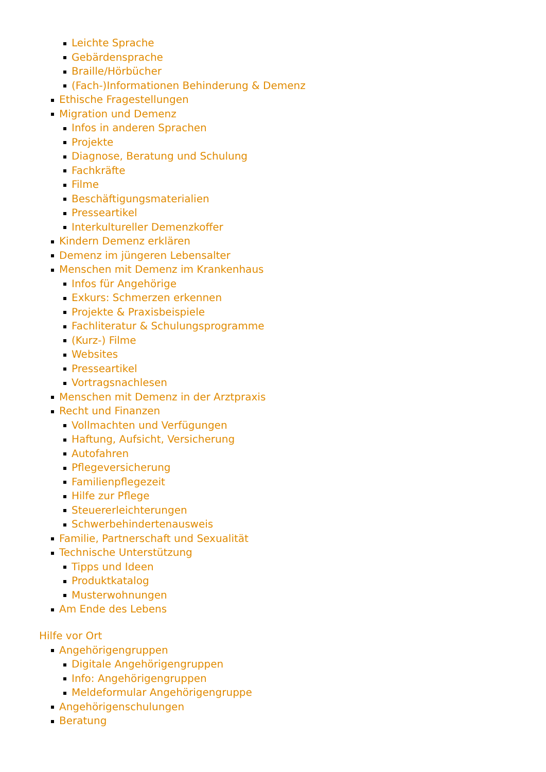Leichte Sprache
Gebärdensprache
Braille/Hörbücher
(Fach-)Informationen Behinderung & Demenz
Ethische Fragestellungen
Migration und Demenz
Infos in anderen Sprachen
Projekte
Diagnose, Beratung und Schulung
Fachkräfte
Filme
Beschäftigungsmaterialien
Presseartikel
Interkultureller Demenzkoffer
Kindern Demenz erklären
Demenz im jüngeren Lebensalter
Menschen mit Demenz im Krankenhaus
Infos für Angehörige
Exkurs: Schmerzen erkennen
Projekte & Praxisbeispiele
Fachliteratur & Schulungsprogramme
(Kurz-) Filme
Websites
Presseartikel
Vortragsnachlesen
Menschen mit Demenz in der Arztpraxis
Recht und Finanzen
Vollmachten und Verfügungen
Haftung, Aufsicht, Versicherung
Autofahren
Pflegeversicherung
Familienpflegezeit
Hilfe zur Pflege
Steuererleichterungen
Schwerbehindertenausweis
Familie, Partnerschaft und Sexualität
Technische Unterstützung
Tipps und Ideen
Produktkatalog
Musterwohnungen
Am Ende des Lebens
Hilfe vor Ort
Angehörigengruppen
Digitale Angehörigengruppen
Info: Angehörigengruppen
Meldeformular Angehörigengruppe
Angehörigenschulungen
Beratung